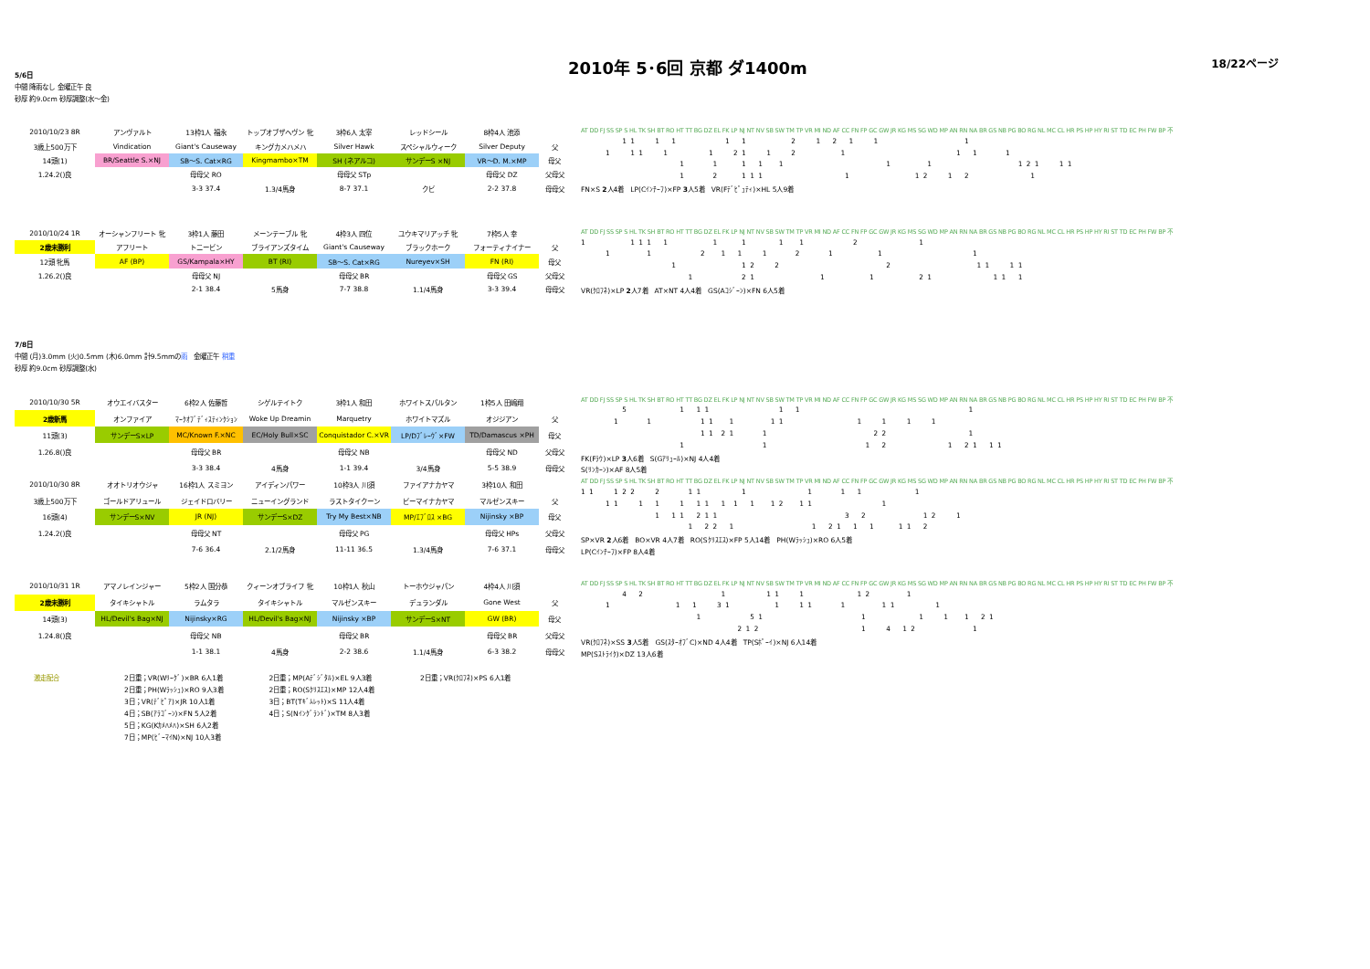18/22ページ
2010年 5･6回 京都 ダ1400m
5/6日
中間 降雨なし 金曜正午 良
砂厚 約9.0cm 砂厚調整(水～金)
| 2010/10/23 8R | アンヴァルト | 13枠1人 福永 | トップオブザヘヴン 牝 | 3枠6人 太宰 | レッドシール | 8枠4人 池添 | |
| 3歳上500万下 | Vindication | Giant's Causeway | キングカメハメハ | Silver Hawk | スペシャルウィーク | Silver Deputy | 父 |
| 14頭(1) | BR/Seattle S.×NJ | SB～S. Cat×RG | Kingmambo×TM | SH (ネアルコ) | サンデーS ×NJ | VR～D. M.×MP | 母父 |
| 1.24.2()良 | | 母母父 RO | | 母母父 STp | | 母母父 DZ | 父母父 |
| | | 3-3 37.4 | 1.3/4馬身 | 8-7 37.1 | クビ | 2-2 37.8 | 母母父 |
AT DD FJ SS SP S HL TK SH BT RO HT TT BG DZ EL FK LP NJ NT NV SB SW TM TP VR MI ND AF CC FN FP GC GW JR KG MS SG WD MP AN RN NA BR GS NB PG BO RG NL MC CL HR PS HP HY RI ST TD EC PH FW BP 不
1 1 1 1 1 1 2 1 2 1 1 1
1 1 1 1 1 2 1 1 2 1 1 1 1
1 1 1 1 1 1 1 1 2 1 1 1
1 2 1 1 1 1 1 2 1 2 1
FN×S 2人4着　LP(Cｲﾝﾁｰﾌ)×FP 3人5着　VR(Fﾃﾞﾋﾟｭﾃｨ)×HL 5人9着
| 2010/10/24 1R | オーシャンフリート 牝 | 3枠1人 藤田 | メーンテーブル 牝 | 4枠3人 四位 | ユウキマリアッチ 牝 | 7枠5人 幸 | |
| 2歳未勝利 | アフリート | トニービン | ブライアンズタイム | Giant's Causeway | ブラックホーク | フォーティナイナー | 父 |
| 12頭 牝馬 | AF (BP) | GS/Kampala×HY | BT (RI) | SB～S. Cat×RG | Nureyev×SH | FN (RI) | 母父 |
| 1.26.2()良 | | 母母父 NJ | | 母母父 BR | | 母母父 GS | 父母父 |
| | | 2-1 38.4 | 5馬身 | 7-7 38.8 | 1.1/4馬身 | 3-3 39.4 | 母母父 |
AT DD FJ SS SP S HL TK SH BT RO HT TT BG DZ EL FK LP NJ NT NV SB SW TM TP VR MI ND AF CC FN FP GC GW JR KG MS SG WD MP AN RN NA BR GS NB PG BO RG NL MC CL HR PS HP HY RI ST TD EC PH FW BP 不
1 1 1 1 1 1 1 1 1 2 1
1 1 2 1 1 1 2 1 1 1
1 1 2 2 2 1 1 1 1
1 2 1 1 1 2 1 1 1 1
VR(ｸﾛﾌﾈ)×LP 2人7着　AT×NT 4人4着　GS(Aｺｼﾞｰﾝ)×FN 6人5着
7/8日
中間 (月)3.0mm (火)0.5mm (木)6.0mm 計9.5mmの雨　金曜正午 稍重
砂厚 約9.0cm 砂厚調整(水)
| 2010/10/30 5R | オウエイバスター | 6枠2人 佐藤哲 | シゲルテイトク | 3枠1人 和田 | ホワイトスパルタン | 1枠5人 田嶋翔 | |
| 2歳新馬 | オンファイア | ﾏｰｸｵﾌﾞﾃﾞｨｽﾃｨﾝｸｼｮﾝ | Woke Up Dreamin | Marquetry | ホワイトマズル | オジジアン | 父 |
| 11頭(3) | サンデーS×LP | MC/Known F.×NC | EC/Holy Bull×SC | Conquistador C.×VR | LP/Dﾌﾞﾚｰｳﾞ×FW | TD/Damascus ×PH | 母父 |
| 1.26.8()良 | | 母母父 BR | | 母母父 NB | | 母母父 ND | 父母父 |
| | | 3-3 38.4 | 4馬身 | 1-1 39.4 | 3/4馬身 | 5-5 38.9 | 母母父 |
AT DD FJ SS SP S HL TK SH BT RO HT TT BG DZ EL FK LP NJ NT NV SB SW TM TP VR MI ND AF CC FN FP GC GW JR KG MS SG WD MP AN RN NA BR GS NB PG BO RG NL MC CL HR PS HP HY RI ST TD EC PH FW BP 不
5 1 1 1 1 1 1
1 1 1 1 1 1 1 1 1 1 1
1 1 2 1 1 2 2 1
1 1 1 2 1 2 1 1 1
FK(Fﾗｳ)×LP 3人6着　S(Gｱﾘｭｰﾙ)×NJ 4人4着
S(ﾘﾝｶｰﾝ)×AF 8人5着
| 2010/10/30 8R | オオトリオウジャ | 16枠1人 スミヨン | アイディンパワー | 10枠3人 川須 | ファイアナカヤマ | 3枠10人 和田 | |
| 3歳上500万下 | ゴールドアリュール | ジェイドロバリー | ニューイングランド | ラストタイクーン | ビーマイナカヤマ | マルゼンスキー | 父 |
| 16頭(4) | サンデーS×NV | JR (NJ) | サンデーS×DZ | Try My Best×NB | MP/ｴﾌﾞﾛｽ ×BG | Nijinsky ×BP | 母父 |
| 1.24.2()良 | | 母母父 NT | | 母母父 PG | | 母母父 HPs | 父母父 |
| | | 7-6 36.4 | 2.1/2馬身 | 11-11 36.5 | 1.3/4馬身 | 7-6 37.1 | 母母父 |
AT DD FJ SS SP S HL TK SH BT RO HT TT BG DZ EL FK LP NJ NT NV SB SW TM TP VR MI ND AF CC FN FP GC GW JR KG MS SG WD MP AN RN NA BR GS NB PG BO RG NL MC CL HR PS HP HY RI ST TD EC PH FW BP 不
1 1 1 2 2 2 1 1 1 1 1 1 1
1 1 1 1 1 1 1 1 1 1 1 2 1 1 1
1 1 1 2 1 1 3 2 1 2 1
1 2 2 1 1 2 1 1 1 1 1 2
SP×VR 2人6着　BO×VR 4人7着　RO(Sｸﾘｽｴｽ)×FP 5人14着　PH(Wﾗｯｼｭ)×RO 6人5着
LP(Cｲﾝﾁｰﾌ)×FP 8人4着
| 2010/10/31 1R | アマノレインジャー | 5枠2人 国分恭 | クィーンオブライフ 牝 | 10枠1人 秋山 | トーホウジャパン | 4枠4人 川須 | |
| 2歳未勝利 | タイキシャトル | ラムタラ | タイキシャトル | マルゼンスキー | デュランダル | Gone West | 父 |
| 14頭(3) | HL/Devil's Bag×NJ | Nijinsky×RG | HL/Devil's Bag×NJ | Nijinsky ×BP | サンデーS×NT | GW (BR) | 母父 |
| 1.24.8()良 | | 母母父 NB | | 母母父 BR | | 母母父 BR | 父母父 |
| | | 1-1 38.1 | 4馬身 | 2-2 38.6 | 1.1/4馬身 | 6-3 38.2 | 母母父 |
AT DD FJ SS SP S HL TK SH BT RO HT TT BG DZ EL FK LP NJ NT NV SB SW TM TP VR MI ND AF CC FN FP GC GW JR KG MS SG WD MP AN RN NA BR GS NB PG BO RG NL MC CL HR PS HP HY RI ST TD EC PH FW BP 不
4 2 1 1 1 1 1 2 1
1 1 1 3 1 1 1 1 1 1 1 1
1 5 1 1 1 1 1 2 1
2 1 2 1 4 1 2 1
VR(ｸﾛﾌﾈ)×SS 3人5着　GS(ｽﾀｰｵﾌﾞC)×ND 4人4着　TP(Sﾎﾟｰｲ)×NJ 6人14着
MP(Sｽﾄﾗｲｸ)×DZ 13人6着
激走配合 2日重；VR(Wﾘｰｸﾞ)×BR 6人1着
2日重；PH(Wﾗｯｼｭ)×RO 9人3着
3日；VR(ﾃﾞﾋﾟｱ)×JR 10人1着
4日；SB(ｱﾗｺﾞｰﾝ)×FN 5人2着
5日；KG(Kｶﾒﾊﾒﾊ)×SH 6人2着
7日；MP(ﾋﾞｰﾏｲN)×NJ 10人3着
2日重；MP(Aﾃﾞｼﾞﾀﾙ)×EL 9人3着
2日重；RO(Sｸﾘｽｴｽ)×MP 12人4着
3日；BT(Tｷﾞﾑﾚｯﾄ)×S 11人4着
4日；S(Nｲﾝｸﾞﾗﾝﾄﾞ)×TM 8人3着
2日重；VR(ｸﾛﾌﾈ)×PS 6人1着